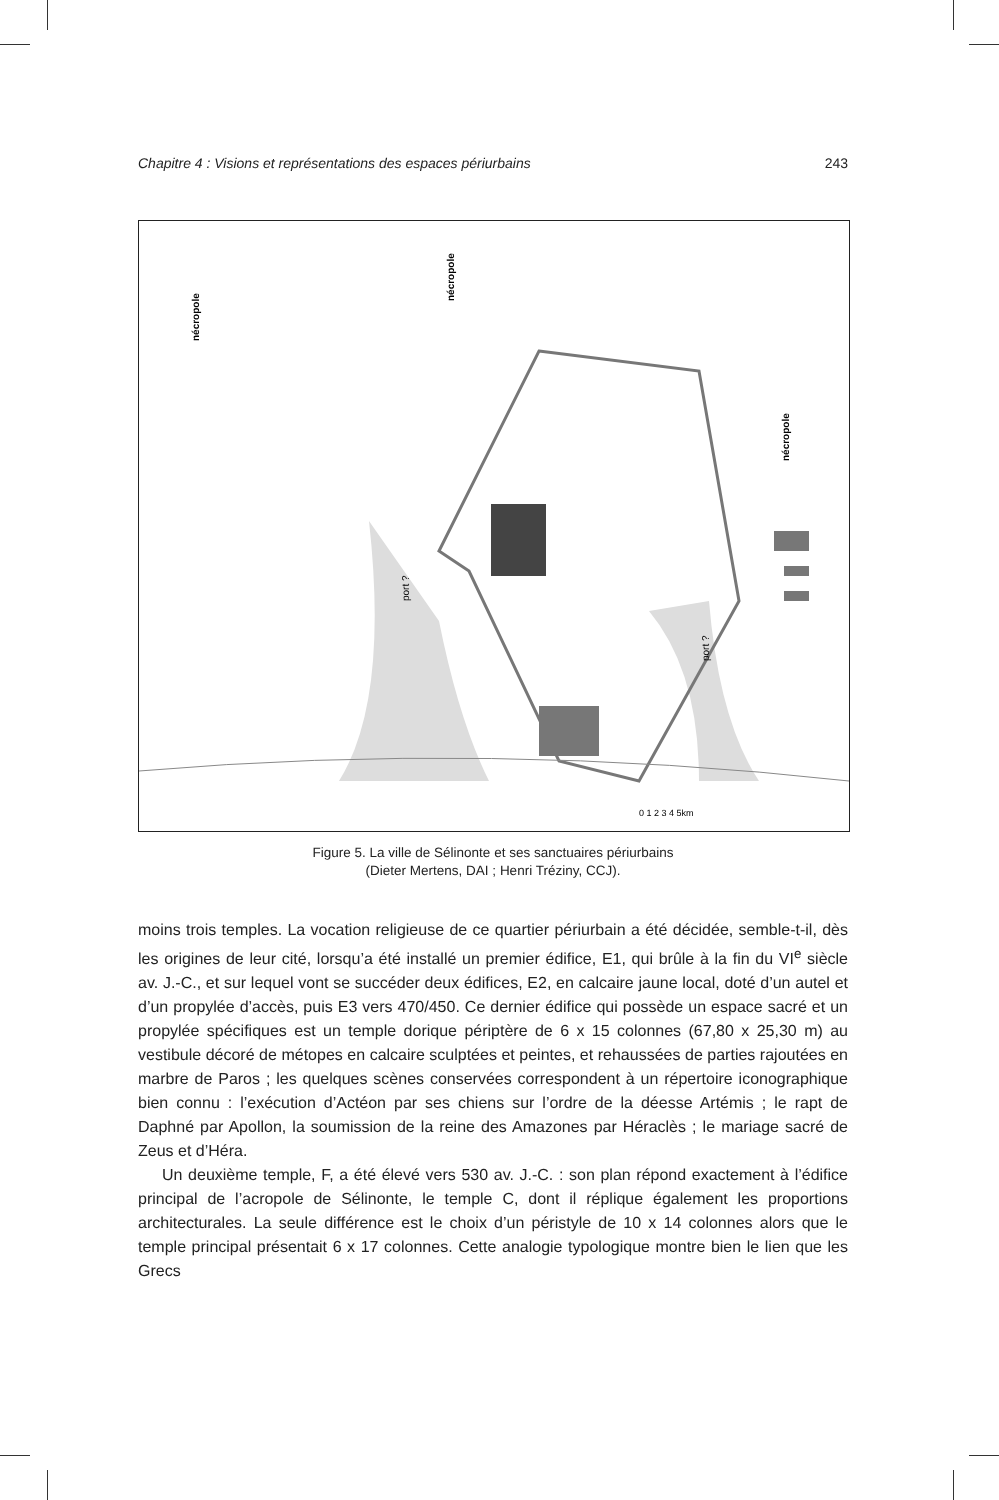Chapitre 4 : Visions et représentations des espaces périurbains 243
nécropole
nécropole
nécropole
port ?
port ?
0 1 2 3 4 5km
Figure 5. La ville de Sélinonte et ses sanctuaires périurbains
(Dieter Mertens, DAI ; Henri Tréziny, CCJ).
moins trois temples. La vocation religieuse de ce quartier périurbain a été décidée, semble-t-il, dès les origines de leur cité, lorsqu’a été installé un premier édifice, E1, qui brûle à la fin du VI<sup>e</sup> siècle av. J.-C., et sur lequel vont se succéder deux édifices, E2, en calcaire jaune local, doté d’un autel et d’un propylée d’accès, puis E3 vers 470/450. Ce dernier édifice qui possède un espace sacré et un propylée spécifiques est un temple dorique périptère de 6 x 15 colonnes (67,80 x 25,30 m) au vestibule décoré de métopes en calcaire sculptées et peintes, et rehaussées de parties rajoutées en marbre de Paros ; les quelques scènes conservées correspondent à un répertoire iconographique bien connu : l’exécution d’Actéon par ses chiens sur l’ordre de la déesse Artémis ; le rapt de Daphné par Apollon, la soumission de la reine des Amazones par Héraclès ; le mariage sacré de Zeus et d’Héra.
Un deuxième temple, F, a été élevé vers 530 av. J.-C. : son plan répond exactement à l’édifice principal de l’acropole de Sélinonte, le temple C, dont il réplique également les proportions architecturales. La seule différence est le choix d’un péristyle de 10 x 14 colonnes alors que le temple principal présentait 6 x 17 colonnes. Cette analogie typologique montre bien le lien que les Grecs